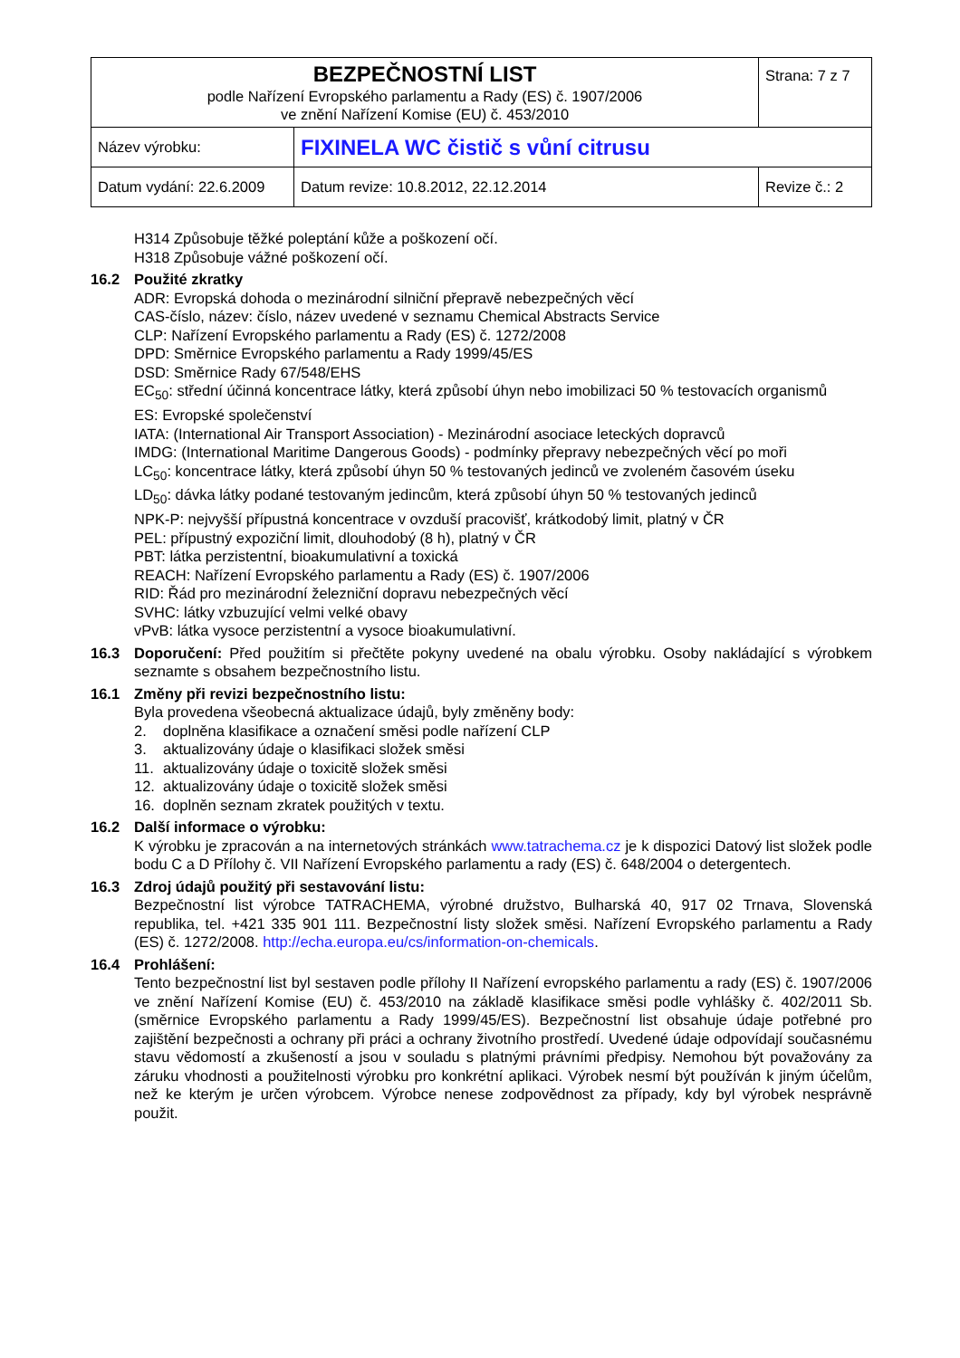| BEZPEČNOSTNÍ LIST podle Nařízení Evropského parlamentu a Rady (ES) č. 1907/2006 ve znění Nařízení Komise (EU) č. 453/2010 | | Strana: 7 z 7 |
| Název výrobku: | FIXINELA WC čistič s vůní citrusu | |
| Datum vydání: 22.6.2009 | Datum revize: 10.8.2012, 22.12.2014 | Revize č.: 2 |
H314 Způsobuje těžké poleptání kůže a poškození očí.
H318 Způsobuje vážné poškození očí.
16.2 Použité zkratky
ADR: Evropská dohoda o mezinárodní silniční přepravě nebezpečných věcí
CAS-číslo, název: číslo, název uvedené v seznamu Chemical Abstracts Service
CLP: Nařízení Evropského parlamentu a Rady (ES) č. 1272/2008
DPD: Směrnice Evropského parlamentu a Rady 1999/45/ES
DSD: Směrnice Rady 67/548/EHS
EC<sub>50</sub>: střední účinná koncentrace látky, která způsobí úhyn nebo imobilizaci 50 % testovacích organismů
ES: Evropské společenství
IATA: (International Air Transport Association) - Mezinárodní asociace leteckých dopravců
IMDG: (International Maritime Dangerous Goods) - podmínky přepravy nebezpečných věcí po moři
LC<sub>50</sub>: koncentrace látky, která způsobí úhyn 50 % testovaných jedinců ve zvoleném časovém úseku
LD<sub>50</sub>: dávka látky podané testovaným jedincům, která způsobí úhyn 50 % testovaných jedinců
NPK-P: nejvyšší přípustná koncentrace v ovzduší pracovišť, krátkodobý limit, platný v ČR
PEL: přípustný expoziční limit, dlouhodobý (8 h), platný v ČR
PBT: látka perzistentní, bioakumulativní a toxická
REACH: Nařízení Evropského parlamentu a Rady (ES) č. 1907/2006
RID: Řád pro mezinárodní železniční dopravu nebezpečných věcí
SVHC: látky vzbuzující velmi velké obavy
vPvB: látka vysoce perzistentní a vysoce bioakumulativní.
16.3 Doporučení: Před použitím si přečtěte pokyny uvedené na obalu výrobku. Osoby nakládající s výrobkem seznamte s obsahem bezpečnostního listu.
16.1 Změny při revizi bezpečnostního listu:
Byla provedena všeobecná aktualizace údajů, byly změněny body:
2. doplněna klasifikace a označení směsi podle nařízení CLP
3. aktualizovány údaje o klasifikaci složek směsi
11. aktualizovány údaje o toxicitě složek směsi
12. aktualizovány údaje o toxicitě složek směsi
16. doplněn seznam zkratek použitých v textu.
16.2 Další informace o výrobku:
K výrobku je zpracován a na internetových stránkách www.tatrachema.cz je k dispozici Datový list složek podle bodu C a D Přílohy č. VII Nařízení Evropského parlamentu a rady (ES) č. 648/2004 o detergentech.
16.3 Zdroj údajů použitý při sestavování listu:
Bezpečnostní list výrobce TATRACHEMA, výrobné družstvo, Bulharská 40, 917 02 Trnava, Slovenská republika, tel. +421 335 901 111. Bezpečnostní listy složek směsi. Nařízení Evropského parlamentu a Rady (ES) č. 1272/2008. http://echa.europa.eu/cs/information-on-chemicals.
16.4 Prohlášení:
Tento bezpečnostní list byl sestaven podle přílohy II Nařízení evropského parlamentu a rady (ES) č. 1907/2006 ve znění Nařízení Komise (EU) č. 453/2010 na základě klasifikace směsi podle vyhlášky č. 402/2011 Sb. (směrnice Evropského parlamentu a Rady 1999/45/ES). Bezpečnostní list obsahuje údaje potřebné pro zajištění bezpečnosti a ochrany při práci a ochrany životního prostředí. Uvedené údaje odpovídají současnému stavu vědomostí a zkušeností a jsou v souladu s platnými právními předpisy. Nemohou být považovány za záruku vhodnosti a použitelnosti výrobku pro konkrétní aplikaci. Výrobek nesmí být používán k jiným účelům, než ke kterým je určen výrobcem. Výrobce nenese zodpovědnost za případy, kdy byl výrobek nesprávně použit.